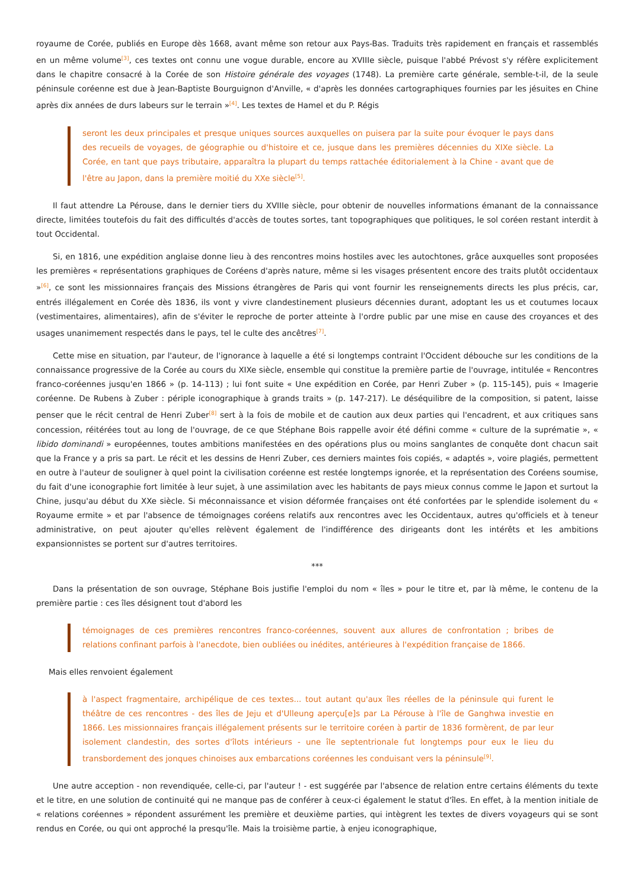royaume de Corée, publiés en Europe dès 1668, avant même son retour aux Pays-Bas. Traduits très rapidement en français et rassemblés en un même volume<sup>[3]</sup>, ces textes ont connu une vogue durable, encore au XVIIIe siècle, puisque l'abbé Prévost s'y réfère explicitement dans le chapitre consacré à la Corée de son Histoire générale des voyages (1748). La première carte générale, semble-t-il, de la seule péninsule coréenne est due à Jean-Baptiste Bourguignon d'Anville, « d'après les données cartographiques fournies par les jésuites en Chine après dix années de durs labeurs sur le terrain »<sup>[4]</sup>. Les textes de Hamel et du P. Régis
seront les deux principales et presque uniques sources auxquelles on puisera par la suite pour évoquer le pays dans des recueils de voyages, de géographie ou d'histoire et ce, jusque dans les premières décennies du XIXe siècle. La Corée, en tant que pays tributaire, apparaîtra la plupart du temps rattachée éditorialement à la Chine - avant que de l'être au Japon, dans la première moitié du XXe siècle<sup>[5]</sup>.
Il faut attendre La Pérouse, dans le dernier tiers du XVIIIe siècle, pour obtenir de nouvelles informations émanant de la connaissance directe, limitées toutefois du fait des difficultés d'accès de toutes sortes, tant topographiques que politiques, le sol coréen restant interdit à tout Occidental.
Si, en 1816, une expédition anglaise donne lieu à des rencontres moins hostiles avec les autochtones, grâce auxquelles sont proposées les premières « représentations graphiques de Coréens d'après nature, même si les visages présentent encore des traits plutôt occidentaux »<sup>[6]</sup>, ce sont les missionnaires français des Missions étrangères de Paris qui vont fournir les renseignements directs les plus précis, car, entrés illégalement en Corée dès 1836, ils vont y vivre clandestinement plusieurs décennies durant, adoptant les us et coutumes locaux (vestimentaires, alimentaires), afin de s'éviter le reproche de porter atteinte à l'ordre public par une mise en cause des croyances et des usages unanimement respectés dans le pays, tel le culte des ancêtres<sup>[7]</sup>.
Cette mise en situation, par l'auteur, de l'ignorance à laquelle a été si longtemps contraint l'Occident débouche sur les conditions de la connaissance progressive de la Corée au cours du XIXe siècle, ensemble qui constitue la première partie de l'ouvrage, intitulée « Rencontres franco-coréennes jusqu'en 1866 » (p. 14-113) ; lui font suite « Une expédition en Corée, par Henri Zuber » (p. 115-145), puis « Imagerie coréenne. De Rubens à Zuber : périple iconographique à grands traits » (p. 147-217). Le déséquilibre de la composition, si patent, laisse penser que le récit central de Henri Zuber<sup>[8]</sup> sert à la fois de mobile et de caution aux deux parties qui l'encadrent, et aux critiques sans concession, réitérées tout au long de l'ouvrage, de ce que Stéphane Bois rappelle avoir été défini comme « culture de la suprématie », « libido dominandi » européennes, toutes ambitions manifestées en des opérations plus ou moins sanglantes de conquête dont chacun sait que la France y a pris sa part. Le récit et les dessins de Henri Zuber, ces derniers maintes fois copiés, « adaptés », voire plagiés, permettent en outre à l'auteur de souligner à quel point la civilisation coréenne est restée longtemps ignorée, et la représentation des Coréens soumise, du fait d'une iconographie fort limitée à leur sujet, à une assimilation avec les habitants de pays mieux connus comme le Japon et surtout la Chine, jusqu'au début du XXe siècle. Si méconnaissance et vision déformée françaises ont été confortées par le splendide isolement du « Royaume ermite » et par l'absence de témoignages coréens relatifs aux rencontres avec les Occidentaux, autres qu'officiels et à teneur administrative, on peut ajouter qu'elles relèvent également de l'indifférence des dirigeants dont les intérêts et les ambitions expansionnistes se portent sur d'autres territoires.
***
Dans la présentation de son ouvrage, Stéphane Bois justifie l'emploi du nom « îles » pour le titre et, par là même, le contenu de la première partie : ces îles désignent tout d'abord les
témoignages de ces premières rencontres franco-coréennes, souvent aux allures de confrontation ; bribes de relations confinant parfois à l'anecdote, bien oubliées ou inédites, antérieures à l'expédition française de 1866.
Mais elles renvoient également
à l'aspect fragmentaire, archipélique de ces textes... tout autant qu'aux îles réelles de la péninsule qui furent le théâtre de ces rencontres - des îles de Jeju et d'Ulleung aperçu[e]s par La Pérouse à l'île de Ganghwa investie en 1866. Les missionnaires français illégalement présents sur le territoire coréen à partir de 1836 formèrent, de par leur isolement clandestin, des sortes d'îlots intérieurs - une île septentrionale fut longtemps pour eux le lieu du transbordement des jonques chinoises aux embarcations coréennes les conduisant vers la péninsule<sup>[9]</sup>.
Une autre acception - non revendiquée, celle-ci, par l'auteur ! - est suggérée par l'absence de relation entre certains éléments du texte et le titre, en une solution de continuité qui ne manque pas de conférer à ceux-ci également le statut d'îles. En effet, à la mention initiale de « relations coréennes » répondent assurément les première et deuxième parties, qui intègrent les textes de divers voyageurs qui se sont rendus en Corée, ou qui ont approché la presqu'île. Mais la troisième partie, à enjeu iconographique,